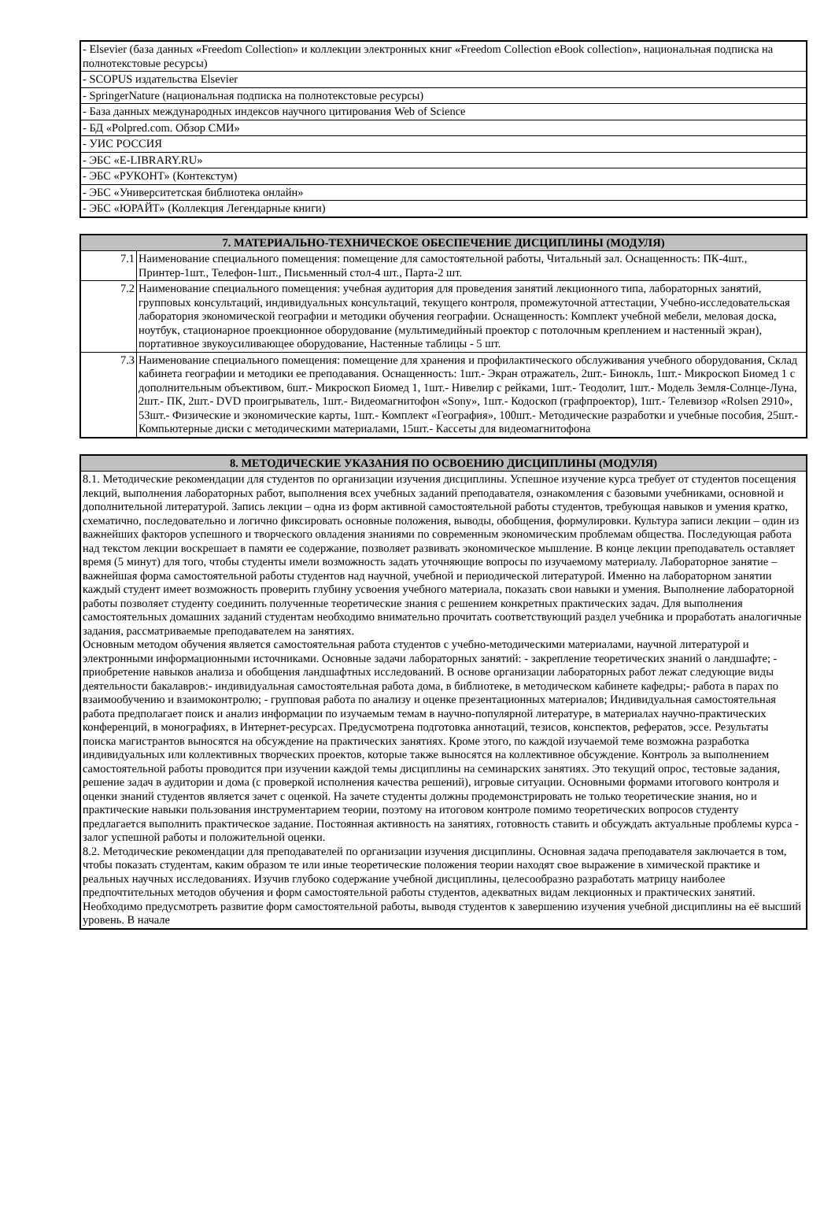| - Elsevier (база данных «Freedom Collection» и коллекции электронных книг «Freedom Collection eBook collection», национальная подписка на полнотекстовые ресурсы) |
| - SCOPUS издательства Elsevier |
| - SpringerNature (национальная подписка на полнотекстовые ресурсы) |
| - База данных международных индексов научного цитирования Web of Science |
| - БД «Polpred.com. Обзор СМИ» |
| - УИС РОССИЯ |
| - ЭБС «E-LIBRARY.RU» |
| - ЭБС «РУКОНТ» (Контекстум) |
| - ЭБС «Университетская библиотека онлайн» |
| - ЭБС «ЮРАЙТ» (Коллекция Легендарные книги) |
| 7. МАТЕРИАЛЬНО-ТЕХНИЧЕСКОЕ ОБЕСПЕЧЕНИЕ ДИСЦИПЛИНЫ (МОДУЛЯ) | |
| --- | --- |
| 7.1 | Наименование специального помещения: помещение для самостоятельной работы, Читальный зал. Оснащенность: ПК-4шт., Принтер-1шт., Телефон-1шт., Письменный стол-4 шт., Парта-2 шт. |
| 7.2 | Наименование специального помещения: учебная аудитория для проведения занятий лекционного типа, лабораторных занятий, групповых консультаций, индивидуальных консультаций, текущего контроля, промежуточной аттестации, Учебно-исследовательская лаборатория экономической географии и методики обучения географии. Оснащенность: Комплект учебной мебели, меловая доска, ноутбук, стационарное проекционное оборудование (мультимедийный проектор с потолочным креплением и настенный экран), портативное звукоусиливающее оборудование, Настенные таблицы - 5 шт. |
| 7.3 | Наименование специального помещения: помещение для хранения и профилактического обслуживания учебного оборудования, Склад кабинета географии и методики ее преподавания. Оснащенность: 1шт.- Экран отражатель, 2шт.- Бинокль, 1шт.- Микроскоп Биомед 1 с дополнительным объективом, 6шт.- Микроскоп Биомед 1, 1шт.- Нивелир с рейками, 1шт.- Теодолит, 1шт.- Модель Земля-Солнце-Луна, 2шт.- ПК, 2шт.- DVD проигрыватель, 1шт.- Видеомагнитофон «Sony», 1шт.- Кодоскоп (графпроектор), 1шт.- Телевизор «Rolsen 2910», 53шт.- Физические и экономические карты, 1шт.- Комплект «География», 100шт.- Методические разработки и учебные пособия, 25шт.- Компьютерные диски с методическими материалами, 15шт.- Кассеты для видеомагнитофона |
| 8. МЕТОДИЧЕСКИЕ УКАЗАНИЯ ПО ОСВОЕНИЮ ДИСЦИПЛИНЫ (МОДУЛЯ) |
| --- |
| 8.1. Методические рекомендации для студентов по организации изучения дисциплины. Успешное изучение курса требует от студентов посещения лекций, выполнения лабораторных работ, выполнения всех учебных заданий преподавателя, ознакомления с базовыми учебниками, основной и дополнительной литературой. Запись лекции – одна из форм активной самостоятельной работы студентов, требующая навыков и умения кратко, схематично, последовательно и логично фиксировать основные положения, выводы, обобщения, формулировки. Культура записи лекции – один из важнейших факторов успешного и творческого овладения знаниями по современным экономическим проблемам общества. Последующая работа над текстом лекции воскрешает в памяти ее содержание, позволяет развивать экономическое мышление. В конце лекции преподаватель оставляет время (5 минут) для того, чтобы студенты имели возможность задать уточняющие вопросы по изучаемому материалу. Лабораторное занятие – важнейшая форма самостоятельной работы студентов над научной, учебной и периодической литературой. Именно на лабораторном занятии каждый студент имеет возможность проверить глубину усвоения учебного материала, показать свои навыки и умения. Выполнение лабораторной работы позволяет студенту соединить полученные теоретические знания с решением конкретных практических задач. Для выполнения самостоятельных домашних заданий студентам необходимо внимательно прочитать соответствующий раздел учебника и проработать аналогичные задания, рассматриваемые преподавателем на занятиях. Основным методом обучения является самостоятельная работа студентов с учебно-методическими материалами, научной литературой и электронными информационными источниками. Основные задачи лабораторных занятий: - закрепление теоретических знаний о ландшафте; - приобретение навыков анализа и обобщения ландшафтных исследований. В основе организации лабораторных работ лежат следующие виды деятельности бакалавров:- индивидуальная самостоятельная работа дома, в библиотеке, в методическом кабинете кафедры;- работа в парах по взаимообучению и взаимоконтролю; - групповая работа по анализу и оценке презентационных материалов; Индивидуальная самостоятельная работа предполагает поиск и анализ информации по изучаемым темам в научно-популярной литературе, в материалах научно-практических конференций, в монографиях, в Интернет-ресурсах. Предусмотрена подготовка аннотаций, тезисов, конспектов, рефератов, эссе. Результаты поиска магистрантов выносятся на обсуждение на практических занятиях. Кроме этого, по каждой изучаемой теме возможна разработка индивидуальных или коллективных творческих проектов, которые также выносятся на коллективное обсуждение. Контроль за выполнением самостоятельной работы проводится при изучении каждой темы дисциплины на семинарских занятиях. Это текущий опрос, тестовые задания, решение задач в аудитории и дома (с проверкой исполнения качества решений), игровые ситуации. Основными формами итогового контроля и оценки знаний студентов является зачет с оценкой. На зачете студенты должны продемонстрировать не только теоретические знания, но и практические навыки пользования инструментарием теории, поэтому на итоговом контроле помимо теоретических вопросов студенту предлагается выполнить практическое задание. Постоянная активность на занятиях, готовность ставить и обсуждать актуальные проблемы курса - залог успешной работы и положительной оценки. 8.2. Методические рекомендации для преподавателей по организации изучения дисциплины. Основная задача преподавателя заключается в том, чтобы показать студентам, каким образом те или иные теоретические положения теории находят свое выражение в химической практике и реальных научных исследованиях. Изучив глубоко содержание учебной дисциплины, целесообразно разработать матрицу наиболее предпочтительных методов обучения и форм самостоятельной работы студентов, адекватных видам лекционных и практических занятий. Необходимо предусмотреть развитие форм самостоятельной работы, выводя студентов к завершению изучения учебной дисциплины на её высший уровень. В начале |